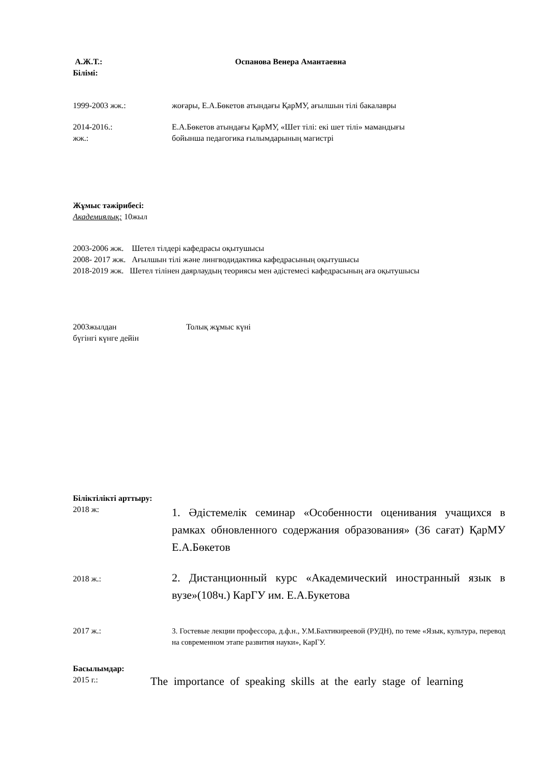А.Ж.Т.: Оспанова Венера Амантаевна
Білімі:
1999-2003 жж.: жоғары, Е.А.Бөкетов атындағы ҚарМУ, ағылшын тілі бакалавры
2014-2016.:
жж.: Е.А.Бөкетов атындағы ҚарМУ, «Шет тілі: екі шет тілі» мамандығы
бойынша педагогика ғылымдарының магистрі
Жұмыс тәжірибесі:
Академиялық: 10жыл
2003-2006 жж. Шетел тілдері кафедрасы оқытушысы
2008- 2017 жж. Ағылшын тілі және лингводидактика кафедрасының оқытушысы
2018-2019 жж. Шетел тілінен даярлаудың теориясы мен әдістемесі кафедрасының аға оқытушысы
2003жылдан
бүгінгі күнге дейін Толық жұмыс күні
Біліктілікті арттыру:
2018 ж: 1. Әдістемелік семинар «Особенности оценивания учащихся в рамках обновленного содержания образования» (36 сағат) ҚарМУ Е.А.Бөкетов
2018 ж.: 2. Дистанционный курс «Академический иностранный язык в вузе»(108ч.) КарГУ им. Е.А.Букетова
2017 ж.: 3. Гостевые лекции профессора, д.ф.н., У.М.Бахтикиреевой (РУДН), по теме «Язык, культура, перевод на современном этапе развития науки», КарГУ.
Басылымдар:
2015 г.: The importance of speaking skills at the early stage of learning